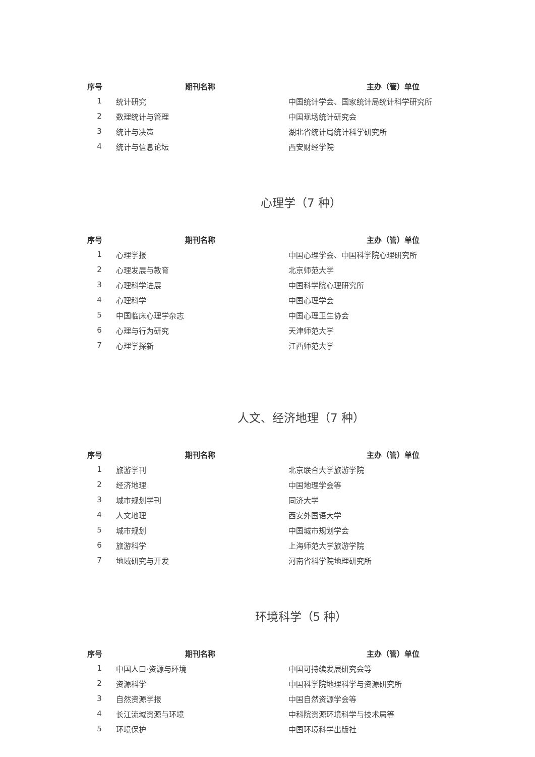| 序号 | 期刊名称 | 主办（管）单位 |
| --- | --- | --- |
| 1 | 统计研究 | 中国统计学会、国家统计局统计科学研究所 |
| 2 | 数理统计与管理 | 中国现场统计研究会 |
| 3 | 统计与决策 | 湖北省统计局统计科学研究所 |
| 4 | 统计与信息论坛 | 西安财经学院 |
心理学（7 种）
| 序号 | 期刊名称 | 主办（管）单位 |
| --- | --- | --- |
| 1 | 心理学报 | 中国心理学会、中国科学院心理研究所 |
| 2 | 心理发展与教育 | 北京师范大学 |
| 3 | 心理科学进展 | 中国科学院心理研究所 |
| 4 | 心理科学 | 中国心理学会 |
| 5 | 中国临床心理学杂志 | 中国心理卫生协会 |
| 6 | 心理与行为研究 | 天津师范大学 |
| 7 | 心理学探新 | 江西师范大学 |
人文、经济地理（7 种）
| 序号 | 期刊名称 | 主办（管）单位 |
| --- | --- | --- |
| 1 | 旅游学刊 | 北京联合大学旅游学院 |
| 2 | 经济地理 | 中国地理学会等 |
| 3 | 城市规划学刊 | 同济大学 |
| 4 | 人文地理 | 西安外国语大学 |
| 5 | 城市规划 | 中国城市规划学会 |
| 6 | 旅游科学 | 上海师范大学旅游学院 |
| 7 | 地域研究与开发 | 河南省科学院地理研究所 |
环境科学（5 种）
| 序号 | 期刊名称 | 主办（管）单位 |
| --- | --- | --- |
| 1 | 中国人口·资源与环境 | 中国可持续发展研究会等 |
| 2 | 资源科学 | 中国科学院地理科学与资源研究所 |
| 3 | 自然资源学报 | 中国自然资源学会等 |
| 4 | 长江流域资源与环境 | 中科院资源环境科学与技术局等 |
| 5 | 环境保护 | 中国环境科学出版社 |